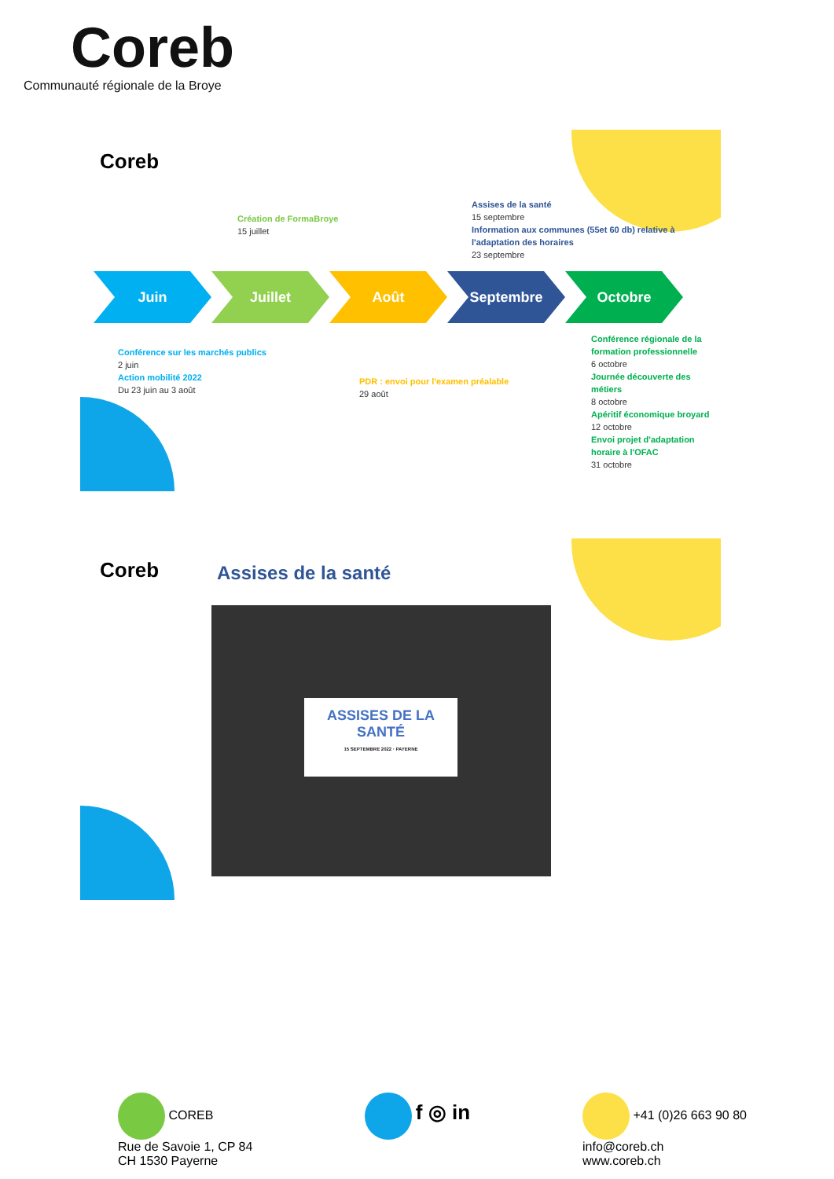Coreb
Communauté régionale de la Broye
Coreb
Création de FormaBroye
15 juillet
Assises de la santé
15 septembre
Information aux communes (55et 60 db) relative à l'adaptation des horaires
23 septembre
Juin Juillet Août Septembre Octobre
Conférence sur les marchés publics
2 juin
Action mobilité 2022
Du 23 juin au 3 août
PDR : envoi pour l'examen préalable
29 août
Conférence régionale de la formation professionnelle
6 octobre
Journée découverte des métiers
8 octobre
Apéritif économique broyard
12 octobre
Envoi projet d'adaptation horaire à l'OFAC
31 octobre
Coreb Assises de la santé
ASSISES DE LA SANTÉ
15 SEPTEMBRE 2022 · PAYERNE
COREB
Rue de Savoie 1, CP 84
CH 1530 Payerne
f ◎ in
+41 (0)26 663 90 80
info@coreb.ch
www.coreb.ch